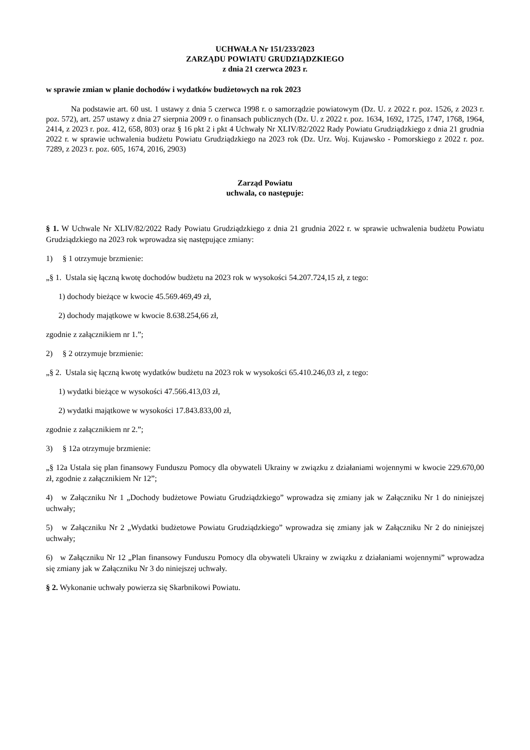UCHWAŁA Nr 151/233/2023
ZARZĄDU POWIATU GRUDZIĄDZKIEGO
z dnia 21 czerwca 2023 r.
w sprawie zmian w planie dochodów i wydatków budżetowych na rok 2023
Na podstawie art. 60 ust. 1 ustawy z dnia 5 czerwca 1998 r. o samorządzie powiatowym (Dz. U. z 2022 r. poz. 1526, z 2023 r. poz. 572), art. 257 ustawy z dnia 27 sierpnia 2009 r. o finansach publicznych (Dz. U. z 2022 r. poz. 1634, 1692, 1725, 1747, 1768, 1964, 2414, z 2023 r. poz. 412, 658, 803) oraz § 16 pkt 2 i pkt 4 Uchwały Nr XLIV/82/2022 Rady Powiatu Grudziądzkiego z dnia 21 grudnia 2022 r. w sprawie uchwalenia budżetu Powiatu Grudziądzkiego na 2023 rok (Dz. Urz. Woj. Kujawsko - Pomorskiego z 2022 r. poz. 7289, z 2023 r. poz. 605, 1674, 2016, 2903)
Zarząd Powiatu
uchwala, co następuje:
§ 1. W Uchwale Nr XLIV/82/2022 Rady Powiatu Grudziądzkiego z dnia 21 grudnia 2022 r. w sprawie uchwalenia budżetu Powiatu Grudziądzkiego na 2023 rok wprowadza się następujące zmiany:
1) § 1 otrzymuje brzmienie:
„§ 1. Ustala się łączną kwotę dochodów budżetu na 2023 rok w wysokości 54.207.724,15 zł, z tego:
1) dochody bieżące w kwocie 45.569.469,49 zł,
2) dochody majątkowe w kwocie 8.638.254,66 zł,
zgodnie z załącznikiem nr 1.”;
2) § 2 otrzymuje brzmienie:
„§ 2. Ustala się łączną kwotę wydatków budżetu na 2023 rok w wysokości 65.410.246,03 zł, z tego:
1) wydatki bieżące w wysokości 47.566.413,03 zł,
2) wydatki majątkowe w wysokości 17.843.833,00 zł,
zgodnie z załącznikiem nr 2.”;
3) § 12a otrzymuje brzmienie:
„§ 12a Ustala się plan finansowy Funduszu Pomocy dla obywateli Ukrainy w związku z działaniami wojennymi w kwocie 229.670,00 zł, zgodnie z załącznikiem Nr 12”;
4) w Załączniku Nr 1 „Dochody budżetowe Powiatu Grudziądzkiego” wprowadza się zmiany jak w Załączniku Nr 1 do niniejszej uchwały;
5) w Załączniku Nr 2 „Wydatki budżetowe Powiatu Grudziądzkiego” wprowadza się zmiany jak w Załączniku Nr 2 do niniejszej uchwały;
6) w Załączniku Nr 12 „Plan finansowy Funduszu Pomocy dla obywateli Ukrainy w związku z działaniami wojennymi” wprowadza się zmiany jak w Załączniku Nr 3 do niniejszej uchwały.
§ 2. Wykonanie uchwały powierza się Skarbnikowi Powiatu.